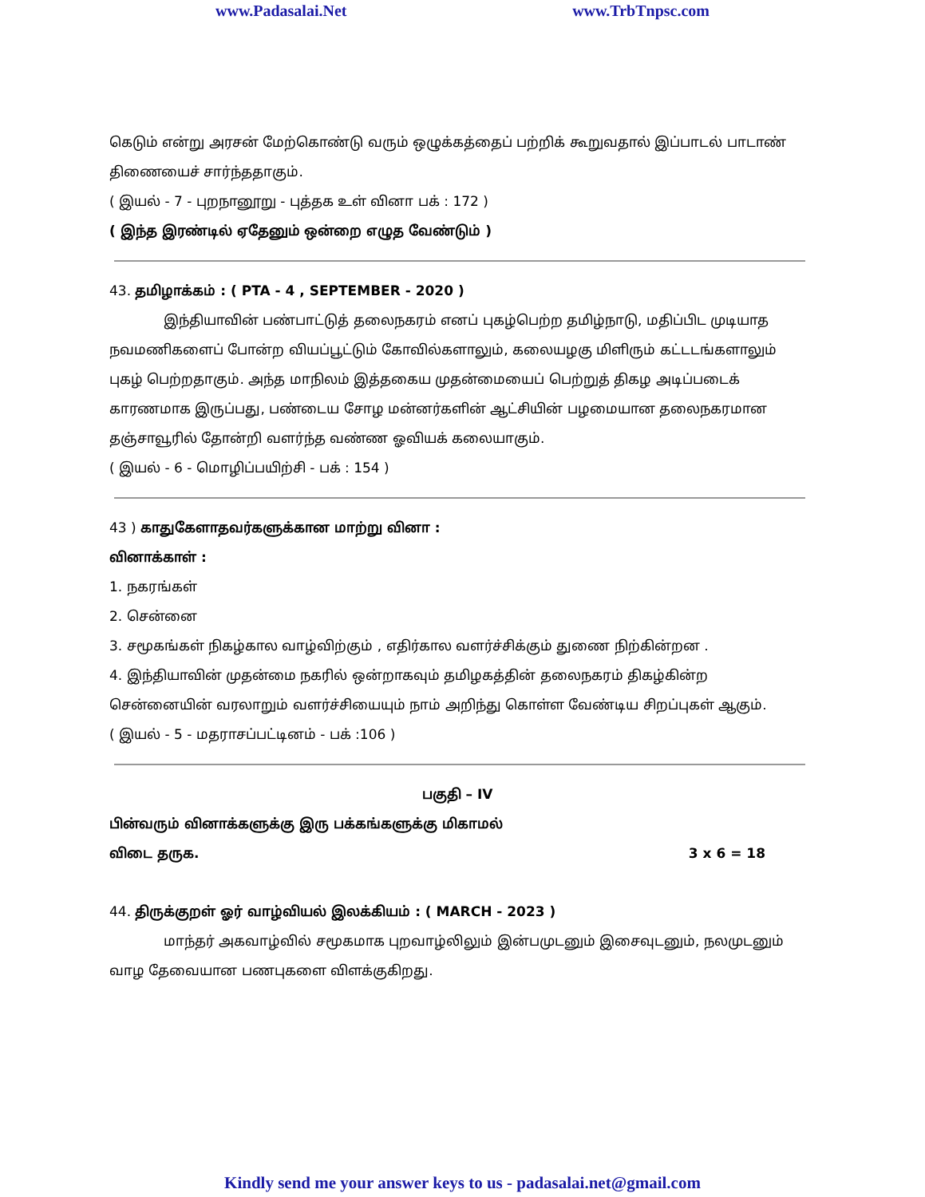www.Padasalai.Net www.TrbTnpsc.com
கெடும் என்று அரசன் மேற்கொண்டு வரும் ஒழுக்கத்தைப் பற்றிக் கூறுவதால் இப்பாடல் பாடாண் திணையைச் சார்ந்ததாகும்.
( இயல் - 7 - புறநானூறு - புத்தக உள் வினா பக் : 172 )
( இந்த இரண்டில் ஏதேனும் ஒன்றை எழுத வேண்டும் )
43. தமிழாக்கம் : ( PTA - 4 , SEPTEMBER - 2020 )
இந்தியாவின் பண்பாட்டுத் தலைநகரம் எனப் புகழ்பெற்ற தமிழ்நாடு, மதிப்பிட முடியாத நவமணிகளைப் போன்ற வியப்பூட்டும் கோவில்களாலும், கலையழகு மிளிரும் கட்டடங்களாலும் புகழ் பெற்றதாகும். அந்த மாநிலம் இத்தகைய முதன்மையைப் பெற்றுத் திகழ அடிப்படைக் காரணமாக இருப்பது, பண்டைய சோழ மன்னர்களின் ஆட்சியின் பழமையான தலைநகரமான தஞ்சாவூரில் தோன்றி வளர்ந்த வண்ண ஓவியக் கலையாகும்.
( இயல் - 6 - மொழிப்பயிற்சி - பக் : 154 )
43 ) காதுகேளாதவர்களுக்கான மாற்று வினா :
வினாக்காள் :
1. நகரங்கள்
2. சென்னை
3. சமூகங்கள் நிகழ்கால வாழ்விற்கும் , எதிர்கால வளர்ச்சிக்கும் துணை நிற்கின்றன .
4. இந்தியாவின் முதன்மை நகரில் ஒன்றாகவும் தமிழகத்தின் தலைநகரம் திகழ்கின்ற சென்னையின் வரலாறும் வளர்ச்சியையும் நாம் அறிந்து கொள்ள வேண்டிய சிறப்புகள் ஆகும்.
( இயல் - 5 - மதராசப்பட்டினம் - பக் :106 )
பகுதி – IV
பின்வரும் வினாக்களுக்கு இரு பக்கங்களுக்கு மிகாமல்
விடை தருக. 3 x 6 = 18
44. திருக்குறள் ஓர் வாழ்வியல் இலக்கியம் : ( MARCH - 2023 )
மாந்தர் அகவாழ்வில் சமூகமாக புறவாழ்லிலும் இன்பமுடனும் இசைவுடனும், நலமுடனும் வாழ தேவையான பணபுகளை விளக்குகிறது.
Kindly send me your answer keys to us - padasalai.net@gmail.com